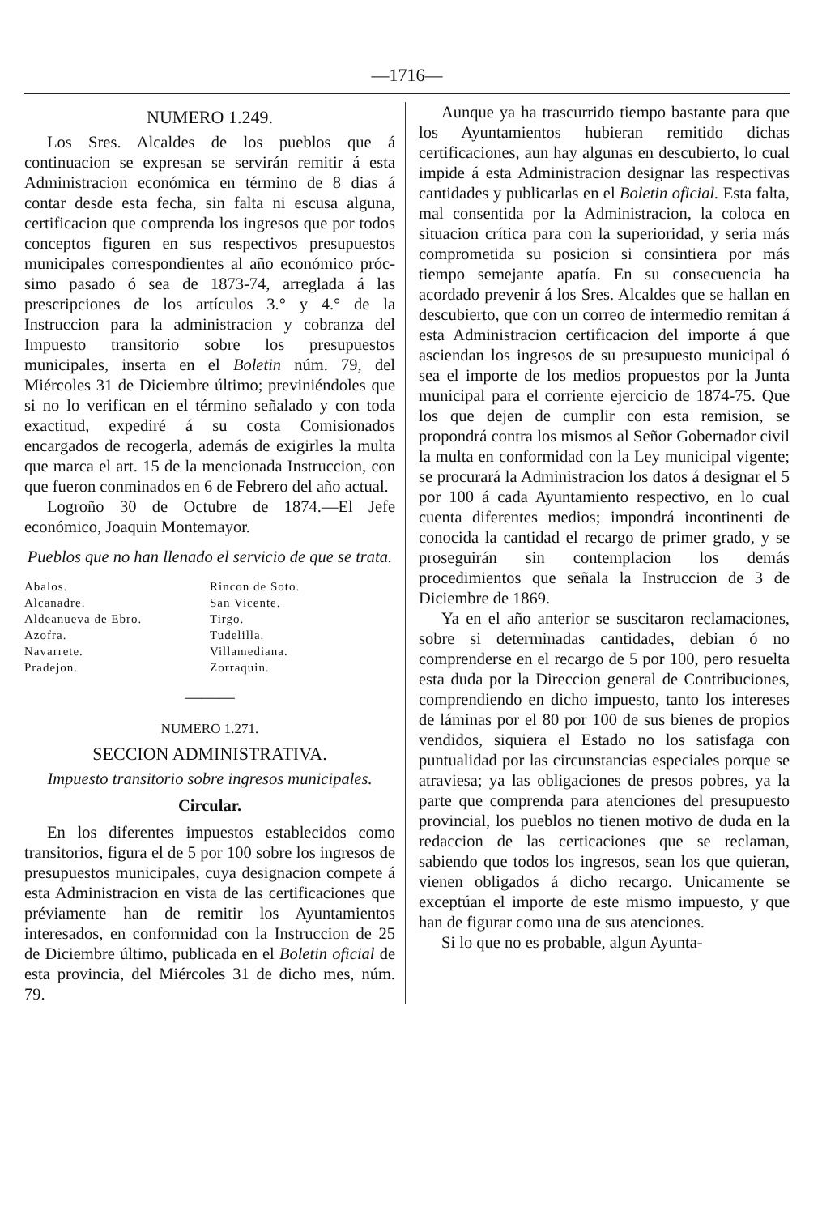—1716—
NUMERO 1.249.
Los Sres. Alcaldes de los pueblos que á continuacion se expresan se servirán remitir á esta Administracion económica en término de 8 dias á contar desde esta fecha, sin falta ni escusa alguna, certificacion que compren­da los ingresos que por todos conceptos figu­ren en sus respectivos presupuestos munici­pales correspondientes al año económico próc­simo pasado ó sea de 1873-74, arreglada á las prescripciones de los artículos 3.° y 4.° de la Instruccion para la administracion y co­branza del Impuesto transitorio sobre los presupuestos municipales, inserta en el Bole­tin núm. 79, del Miércoles 31 de Diciembre último; previniéndoles que si no lo verifican en el término señalado y con toda exactitud, expediré á su costa Comisionados encargados de recogerla, además de exigirles la multa que marca el art. 15 de la mencionada Ins­truccion, con que fueron conminados en 6 de Febrero del año actual.
Logroño 30 de Octubre de 1874.—El Jefe económico, Joaquin Montemayor.
Pueblos que no han llenado el servicio de que se trata.
Abalos.
Alcanadre.
Aldeanueva de Ebro.
Azofra.
Navarrete.
Pradejon.
Rincon de Soto.
San Vicente.
Tirgo.
Tudelilla.
Villamediana.
Zorraquin.
———
NUMERO 1.271.
SECCION ADMINISTRATIVA.
Impuesto transitorio sobre ingresos munici­pales.
Circular.
En los diferentes impuestos establecidos como transitorios, figura el de 5 por 100 so­bre los ingresos de presupuestos municipa­les, cuya designacion compete á esta Admi­nistracion en vista de las certificaciones que préviamente han de remitir los Ayuntamien­tos interesados, en conformidad con la Ins­truccion de 25 de Diciembre último, publi­cada en el Boletin oficial de esta provincia, del Miércoles 31 de dicho mes, núm. 79.
Aunque ya ha trascurrido tiempo bastante para que los Ayuntamientos hubieran remiti­do dichas certificaciones, aun hay algunas en descubierto, lo cual impide á esta Adminis­tracion designar las respectivas cantidades y publicarlas en el Boletin oficial. Esta falta, mal consentida por la Administracion, la co­loca en situacion crítica para con la superio­ridad, y seria más comprometida su posicion si consintiera por más tiempo semejante apa­tía. En su consecuencia ha acordado preve­nir á los Sres. Alcaldes que se hallan en des­cubierto, que con un correo de intermedio remitan á esta Administracion certificacion del importe á que asciendan los ingresos de su presupuesto municipal ó sea el importe de los medios propuestos por la Junta munici­pal para el corriente ejercicio de 1874-75. Que los que dejen de cumplir con esta remi­sion, se propondrá contra los mismos al Se­ñor Gobernador civil la multa en conformi­dad con la Ley municipal vigente; se procu­rará la Administracion los datos á designar el 5 por 100 á cada Ayuntamiento respecti­vo, en lo cual cuenta diferentes medios; im­pondrá incontinenti de conocida la cantidad el recargo de primer grado, y se proseguirán sin contemplacion los demás procedimientos que señala la Instruccion de 3 de Diciembre de 1869.
Ya en el año anterior se suscitaron recla­maciones, sobre si determinadas cantidades, debian ó no comprenderse en el recargo de 5 por 100, pero resuelta esta duda por la Direccion general de Contribuciones, com­prendiendo en dicho impuesto, tanto los in­tereses de láminas por el 80 por 100 de sus bienes de propios vendidos, siquiera el Esta­do no los satisfaga con puntualidad por las circunstancias especiales porque se atraviesa; ya las obligaciones de presos pobres, ya la parte que comprenda para atenciones del presupuesto provincial, los pueblos no tienen motivo de duda en la redaccion de las certi­caciones que se reclaman, sabiendo que todos los ingresos, sean los que quieran, vienen obligados á dicho recargo. Unicamente se exceptúan el importe de este mismo impues­to, y que han de figurar como una de sus atenciones.
Si lo que no es probable, algun Ayunta-